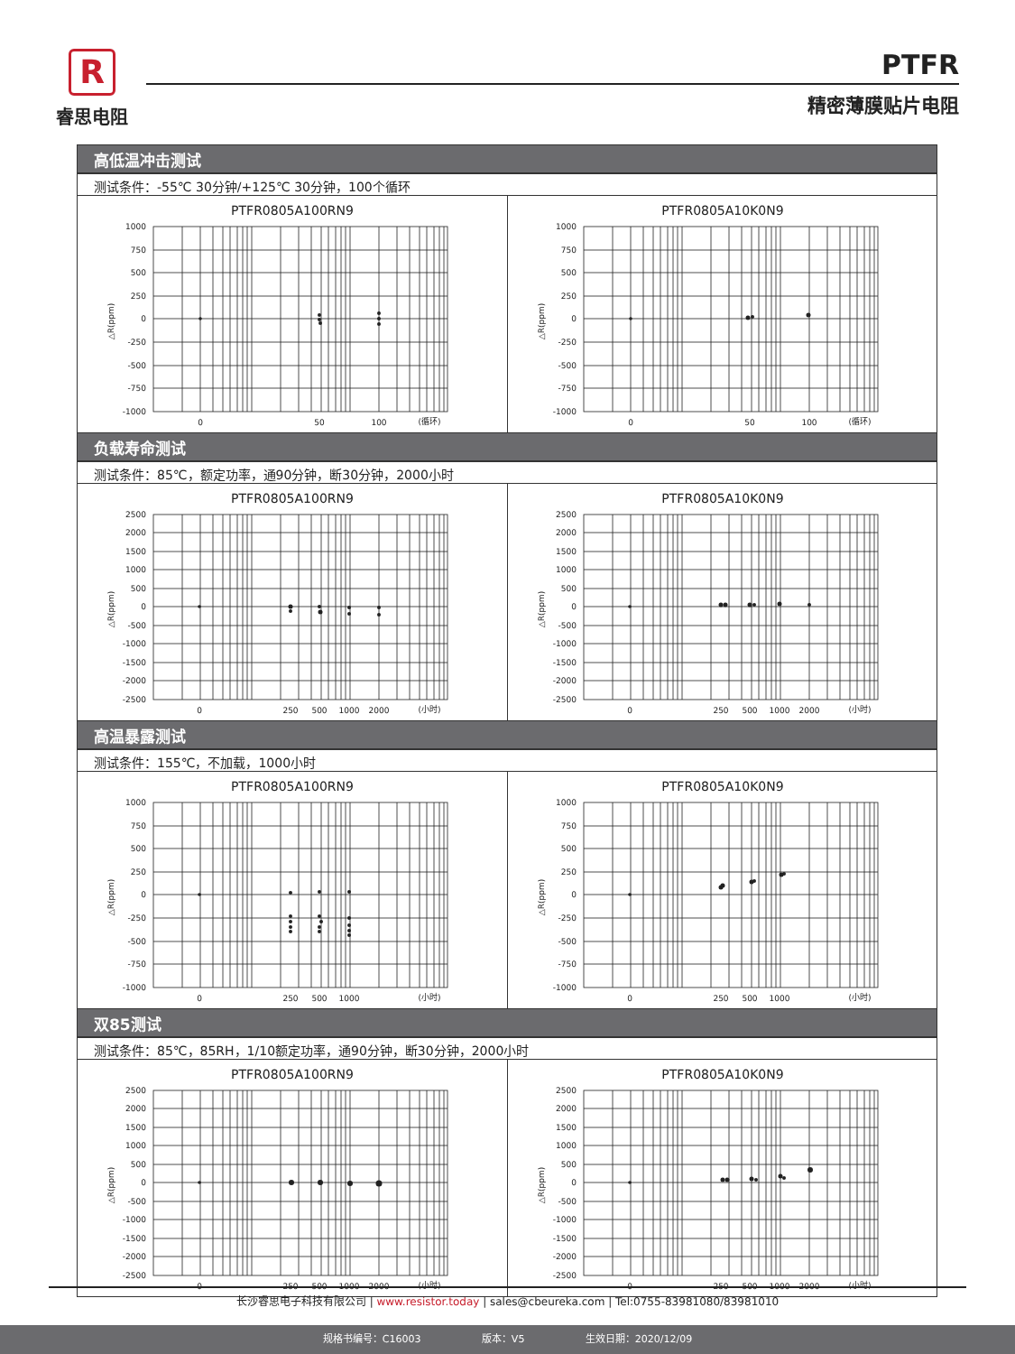R
睿思电阻
PTFR
精密薄膜贴片电阻
高低温冲击测试
测试条件：-55℃ 30分钟/+125℃ 30分钟，100个循环
PTFR0805A100RN9
1000
750
500
250
0
-250
-500
-750
-1000
0
50
100
(循环)
△R(ppm)
PTFR0805A10K0N9
1000
750
500
250
0
-250
-500
-750
-1000
0
50
100
(循环)
△R(ppm)
负载寿命测试
测试条件：85℃，额定功率，通90分钟，断30分钟，2000小时
PTFR0805A100RN9
2500
2000
1500
1000
500
0
-500
-1000
-1500
-2000
-2500
0
250
500
1000
2000
(小时)
△R(ppm)
PTFR0805A10K0N9
2500
2000
1500
1000
500
0
-500
-1000
-1500
-2000
-2500
0
250
500
1000
2000
(小时)
△R(ppm)
高温暴露测试
测试条件：155℃，不加载，1000小时
PTFR0805A100RN9
1000
750
500
250
0
-250
-500
-750
-1000
0
250
500
1000
(小时)
△R(ppm)
PTFR0805A10K0N9
1000
750
500
250
0
-250
-500
-750
-1000
0
250
500
1000
(小时)
△R(ppm)
双85测试
测试条件：85℃，85RH，1/10额定功率，通90分钟，断30分钟，2000小时
PTFR0805A100RN9
2500
2000
1500
1000
500
0
-500
-1000
-1500
-2000
-2500
0
250
500
1000
2000
(小时)
△R(ppm)
PTFR0805A10K0N9
2500
2000
1500
1000
500
0
-500
-1000
-1500
-2000
-2500
0
250
500
1000
2000
(小时)
△R(ppm)
长沙睿思电子科技有限公司 | www.resistor.today | sales@cbeureka.com | Tel:0755-83981080/83981010
规格书编号：C16003 版本：V5 生效日期：2020/12/09